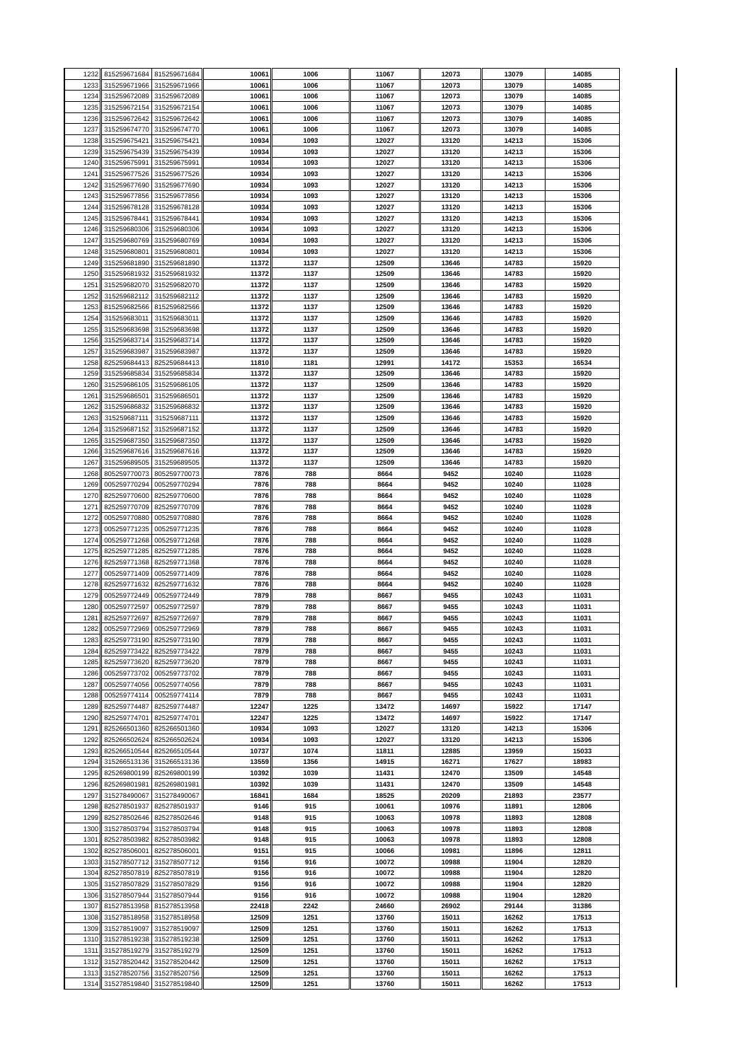| 1232 | 815259671684 | 815259671684 | 10061 | 1006 | 11067 | 12073 | 13079 | 14085 |
| 1233 | 315259671966 | 315259671966 | 10061 | 1006 | 11067 | 12073 | 13079 | 14085 |
| 1234 | 315259672089 | 315259672089 | 10061 | 1006 | 11067 | 12073 | 13079 | 14085 |
| 1235 | 315259672154 | 315259672154 | 10061 | 1006 | 11067 | 12073 | 13079 | 14085 |
| 1236 | 315259672642 | 315259672642 | 10061 | 1006 | 11067 | 12073 | 13079 | 14085 |
| 1237 | 315259674770 | 315259674770 | 10061 | 1006 | 11067 | 12073 | 13079 | 14085 |
| 1238 | 315259675421 | 315259675421 | 10934 | 1093 | 12027 | 13120 | 14213 | 15306 |
| 1239 | 315259675439 | 315259675439 | 10934 | 1093 | 12027 | 13120 | 14213 | 15306 |
| 1240 | 315259675991 | 315259675991 | 10934 | 1093 | 12027 | 13120 | 14213 | 15306 |
| 1241 | 315259677526 | 315259677526 | 10934 | 1093 | 12027 | 13120 | 14213 | 15306 |
| 1242 | 315259677690 | 315259677690 | 10934 | 1093 | 12027 | 13120 | 14213 | 15306 |
| 1243 | 315259677856 | 315259677856 | 10934 | 1093 | 12027 | 13120 | 14213 | 15306 |
| 1244 | 315259678128 | 315259678128 | 10934 | 1093 | 12027 | 13120 | 14213 | 15306 |
| 1245 | 315259678441 | 315259678441 | 10934 | 1093 | 12027 | 13120 | 14213 | 15306 |
| 1246 | 315259680306 | 315259680306 | 10934 | 1093 | 12027 | 13120 | 14213 | 15306 |
| 1247 | 315259680769 | 315259680769 | 10934 | 1093 | 12027 | 13120 | 14213 | 15306 |
| 1248 | 315259680801 | 315259680801 | 10934 | 1093 | 12027 | 13120 | 14213 | 15306 |
| 1249 | 315259681890 | 315259681890 | 11372 | 1137 | 12509 | 13646 | 14783 | 15920 |
| 1250 | 315259681932 | 315259681932 | 11372 | 1137 | 12509 | 13646 | 14783 | 15920 |
| 1251 | 315259682070 | 315259682070 | 11372 | 1137 | 12509 | 13646 | 14783 | 15920 |
| 1252 | 315259682112 | 315259682112 | 11372 | 1137 | 12509 | 13646 | 14783 | 15920 |
| 1253 | 815259682566 | 815259682566 | 11372 | 1137 | 12509 | 13646 | 14783 | 15920 |
| 1254 | 315259683011 | 315259683011 | 11372 | 1137 | 12509 | 13646 | 14783 | 15920 |
| 1255 | 315259683698 | 315259683698 | 11372 | 1137 | 12509 | 13646 | 14783 | 15920 |
| 1256 | 315259683714 | 315259683714 | 11372 | 1137 | 12509 | 13646 | 14783 | 15920 |
| 1257 | 315259683987 | 315259683987 | 11372 | 1137 | 12509 | 13646 | 14783 | 15920 |
| 1258 | 825259684413 | 825259684413 | 11810 | 1181 | 12991 | 14172 | 15353 | 16534 |
| 1259 | 315259685834 | 315259685834 | 11372 | 1137 | 12509 | 13646 | 14783 | 15920 |
| 1260 | 315259686105 | 315259686105 | 11372 | 1137 | 12509 | 13646 | 14783 | 15920 |
| 1261 | 315259686501 | 315259686501 | 11372 | 1137 | 12509 | 13646 | 14783 | 15920 |
| 1262 | 315259686832 | 315259686832 | 11372 | 1137 | 12509 | 13646 | 14783 | 15920 |
| 1263 | 315259687111 | 315259687111 | 11372 | 1137 | 12509 | 13646 | 14783 | 15920 |
| 1264 | 315259687152 | 315259687152 | 11372 | 1137 | 12509 | 13646 | 14783 | 15920 |
| 1265 | 315259687350 | 315259687350 | 11372 | 1137 | 12509 | 13646 | 14783 | 15920 |
| 1266 | 315259687616 | 315259687616 | 11372 | 1137 | 12509 | 13646 | 14783 | 15920 |
| 1267 | 315259689505 | 315259689505 | 11372 | 1137 | 12509 | 13646 | 14783 | 15920 |
| 1268 | 805259770073 | 805259770073 | 7876 | 788 | 8664 | 9452 | 10240 | 11028 |
| 1269 | 005259770294 | 005259770294 | 7876 | 788 | 8664 | 9452 | 10240 | 11028 |
| 1270 | 825259770600 | 825259770600 | 7876 | 788 | 8664 | 9452 | 10240 | 11028 |
| 1271 | 825259770709 | 825259770709 | 7876 | 788 | 8664 | 9452 | 10240 | 11028 |
| 1272 | 005259770880 | 005259770880 | 7876 | 788 | 8664 | 9452 | 10240 | 11028 |
| 1273 | 005259771235 | 005259771235 | 7876 | 788 | 8664 | 9452 | 10240 | 11028 |
| 1274 | 005259771268 | 005259771268 | 7876 | 788 | 8664 | 9452 | 10240 | 11028 |
| 1275 | 825259771285 | 825259771285 | 7876 | 788 | 8664 | 9452 | 10240 | 11028 |
| 1276 | 825259771368 | 825259771368 | 7876 | 788 | 8664 | 9452 | 10240 | 11028 |
| 1277 | 005259771409 | 005259771409 | 7876 | 788 | 8664 | 9452 | 10240 | 11028 |
| 1278 | 825259771632 | 825259771632 | 7876 | 788 | 8664 | 9452 | 10240 | 11028 |
| 1279 | 005259772449 | 005259772449 | 7879 | 788 | 8667 | 9455 | 10243 | 11031 |
| 1280 | 005259772597 | 005259772597 | 7879 | 788 | 8667 | 9455 | 10243 | 11031 |
| 1281 | 825259772697 | 825259772697 | 7879 | 788 | 8667 | 9455 | 10243 | 11031 |
| 1282 | 005259772969 | 005259772969 | 7879 | 788 | 8667 | 9455 | 10243 | 11031 |
| 1283 | 825259773190 | 825259773190 | 7879 | 788 | 8667 | 9455 | 10243 | 11031 |
| 1284 | 825259773422 | 825259773422 | 7879 | 788 | 8667 | 9455 | 10243 | 11031 |
| 1285 | 825259773620 | 825259773620 | 7879 | 788 | 8667 | 9455 | 10243 | 11031 |
| 1286 | 005259773702 | 005259773702 | 7879 | 788 | 8667 | 9455 | 10243 | 11031 |
| 1287 | 005259774056 | 005259774056 | 7879 | 788 | 8667 | 9455 | 10243 | 11031 |
| 1288 | 005259774114 | 005259774114 | 7879 | 788 | 8667 | 9455 | 10243 | 11031 |
| 1289 | 825259774487 | 825259774487 | 12247 | 1225 | 13472 | 14697 | 15922 | 17147 |
| 1290 | 825259774701 | 825259774701 | 12247 | 1225 | 13472 | 14697 | 15922 | 17147 |
| 1291 | 825266501360 | 825266501360 | 10934 | 1093 | 12027 | 13120 | 14213 | 15306 |
| 1292 | 825266502624 | 825266502624 | 10934 | 1093 | 12027 | 13120 | 14213 | 15306 |
| 1293 | 825266510544 | 825266510544 | 10737 | 1074 | 11811 | 12885 | 13959 | 15033 |
| 1294 | 315266513136 | 315266513136 | 13559 | 1356 | 14915 | 16271 | 17627 | 18983 |
| 1295 | 825269800199 | 825269800199 | 10392 | 1039 | 11431 | 12470 | 13509 | 14548 |
| 1296 | 825269801981 | 825269801981 | 10392 | 1039 | 11431 | 12470 | 13509 | 14548 |
| 1297 | 315278490067 | 315278490067 | 16841 | 1684 | 18525 | 20209 | 21893 | 23577 |
| 1298 | 825278501937 | 825278501937 | 9146 | 915 | 10061 | 10976 | 11891 | 12806 |
| 1299 | 825278502646 | 825278502646 | 9148 | 915 | 10063 | 10978 | 11893 | 12808 |
| 1300 | 315278503794 | 315278503794 | 9148 | 915 | 10063 | 10978 | 11893 | 12808 |
| 1301 | 825278503982 | 825278503982 | 9148 | 915 | 10063 | 10978 | 11893 | 12808 |
| 1302 | 825278506001 | 825278506001 | 9151 | 915 | 10066 | 10981 | 11896 | 12811 |
| 1303 | 315278507712 | 315278507712 | 9156 | 916 | 10072 | 10988 | 11904 | 12820 |
| 1304 | 825278507819 | 825278507819 | 9156 | 916 | 10072 | 10988 | 11904 | 12820 |
| 1305 | 315278507829 | 315278507829 | 9156 | 916 | 10072 | 10988 | 11904 | 12820 |
| 1306 | 315278507944 | 315278507944 | 9156 | 916 | 10072 | 10988 | 11904 | 12820 |
| 1307 | 815278513958 | 815278513958 | 22418 | 2242 | 24660 | 26902 | 29144 | 31386 |
| 1308 | 315278518958 | 315278518958 | 12509 | 1251 | 13760 | 15011 | 16262 | 17513 |
| 1309 | 315278519097 | 315278519097 | 12509 | 1251 | 13760 | 15011 | 16262 | 17513 |
| 1310 | 315278519238 | 315278519238 | 12509 | 1251 | 13760 | 15011 | 16262 | 17513 |
| 1311 | 315278519279 | 315278519279 | 12509 | 1251 | 13760 | 15011 | 16262 | 17513 |
| 1312 | 315278520442 | 315278520442 | 12509 | 1251 | 13760 | 15011 | 16262 | 17513 |
| 1313 | 315278520756 | 315278520756 | 12509 | 1251 | 13760 | 15011 | 16262 | 17513 |
| 1314 | 315278519840 | 315278519840 | 12509 | 1251 | 13760 | 15011 | 16262 | 17513 |